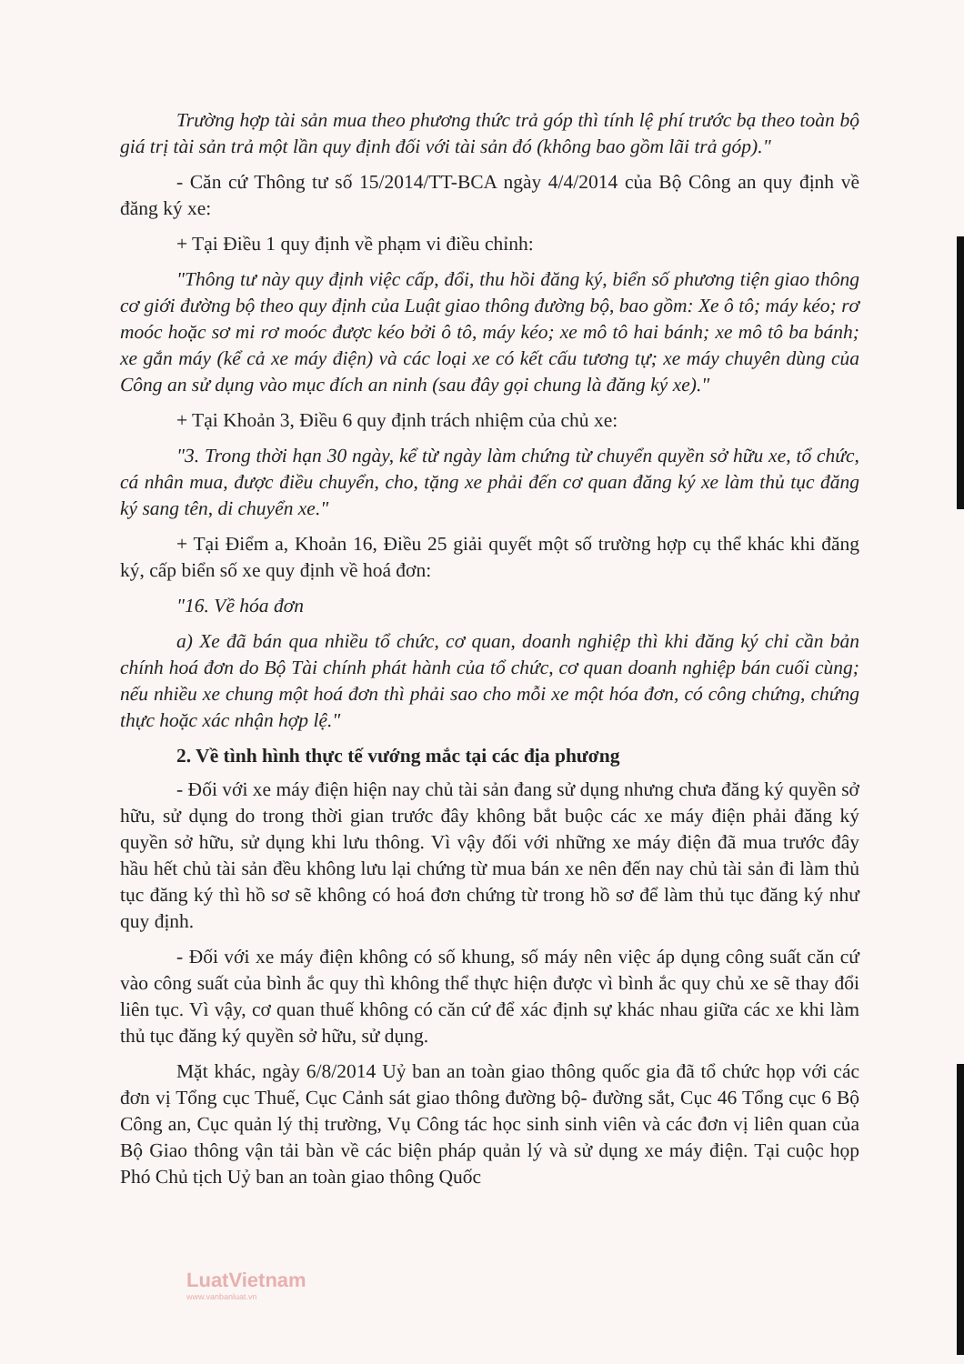Trường hợp tài sản mua theo phương thức trả góp thì tính lệ phí trước bạ theo toàn bộ giá trị tài sản trả một lần quy định đối với tài sản đó (không bao gồm lãi trả góp)."
- Căn cứ Thông tư số 15/2014/TT-BCA ngày 4/4/2014 của Bộ Công an quy định về đăng ký xe:
+ Tại Điều 1 quy định về phạm vi điều chỉnh:
"Thông tư này quy định việc cấp, đổi, thu hồi đăng ký, biển số phương tiện giao thông cơ giới đường bộ theo quy định của Luật giao thông đường bộ, bao gồm: Xe ô tô; máy kéo; rơ moóc hoặc sơ mi rơ moóc được kéo bởi ô tô, máy kéo; xe mô tô hai bánh; xe mô tô ba bánh; xe gắn máy (kể cả xe máy điện) và các loại xe có kết cấu tương tự; xe máy chuyên dùng của Công an sử dụng vào mục đích an ninh (sau đây gọi chung là đăng ký xe)."
+ Tại Khoản 3, Điều 6 quy định trách nhiệm của chủ xe:
"3. Trong thời hạn 30 ngày, kể từ ngày làm chứng từ chuyển quyền sở hữu xe, tổ chức, cá nhân mua, được điều chuyển, cho, tặng xe phải đến cơ quan đăng ký xe làm thủ tục đăng ký sang tên, di chuyển xe."
+ Tại Điểm a, Khoản 16, Điều 25 giải quyết một số trường hợp cụ thể khác khi đăng ký, cấp biển số xe quy định về hoá đơn:
"16. Về hóa đơn
a) Xe đã bán qua nhiều tổ chức, cơ quan, doanh nghiệp thì khi đăng ký chỉ cần bản chính hoá đơn do Bộ Tài chính phát hành của tổ chức, cơ quan doanh nghiệp bán cuối cùng; nếu nhiều xe chung một hoá đơn thì phải sao cho mỗi xe một hóa đơn, có công chứng, chứng thực hoặc xác nhận hợp lệ."
2. Về tình hình thực tế vướng mắc tại các địa phương
- Đối với xe máy điện hiện nay chủ tài sản đang sử dụng nhưng chưa đăng ký quyền sở hữu, sử dụng do trong thời gian trước đây không bắt buộc các xe máy điện phải đăng ký quyền sở hữu, sử dụng khi lưu thông. Vì vậy đối với những xe máy điện đã mua trước đây hầu hết chủ tài sản đều không lưu lại chứng từ mua bán xe nên đến nay chủ tài sản đi làm thủ tục đăng ký thì hồ sơ sẽ không có hoá đơn chứng từ trong hồ sơ để làm thủ tục đăng ký như quy định.
- Đối với xe máy điện không có số khung, số máy nên việc áp dụng công suất căn cứ vào công suất của bình ắc quy thì không thể thực hiện được vì bình ắc quy chủ xe sẽ thay đổi liên tục. Vì vậy, cơ quan thuế không có căn cứ để xác định sự khác nhau giữa các xe khi làm thủ tục đăng ký quyền sở hữu, sử dụng.
Mặt khác, ngày 6/8/2014 Uỷ ban an toàn giao thông quốc gia đã tổ chức họp với các đơn vị Tổng cục Thuế, Cục Cảnh sát giao thông đường bộ- đường sắt, Cục 46 Tổng cục 6 Bộ Công an, Cục quản lý thị trường, Vụ Công tác học sinh sinh viên và các đơn vị liên quan của Bộ Giao thông vận tải bàn về các biện pháp quản lý và sử dụng xe máy điện. Tại cuộc họp Phó Chủ tịch Uỷ ban an toàn giao thông Quốc
LuatVietnam
www.vanbanluat.vn